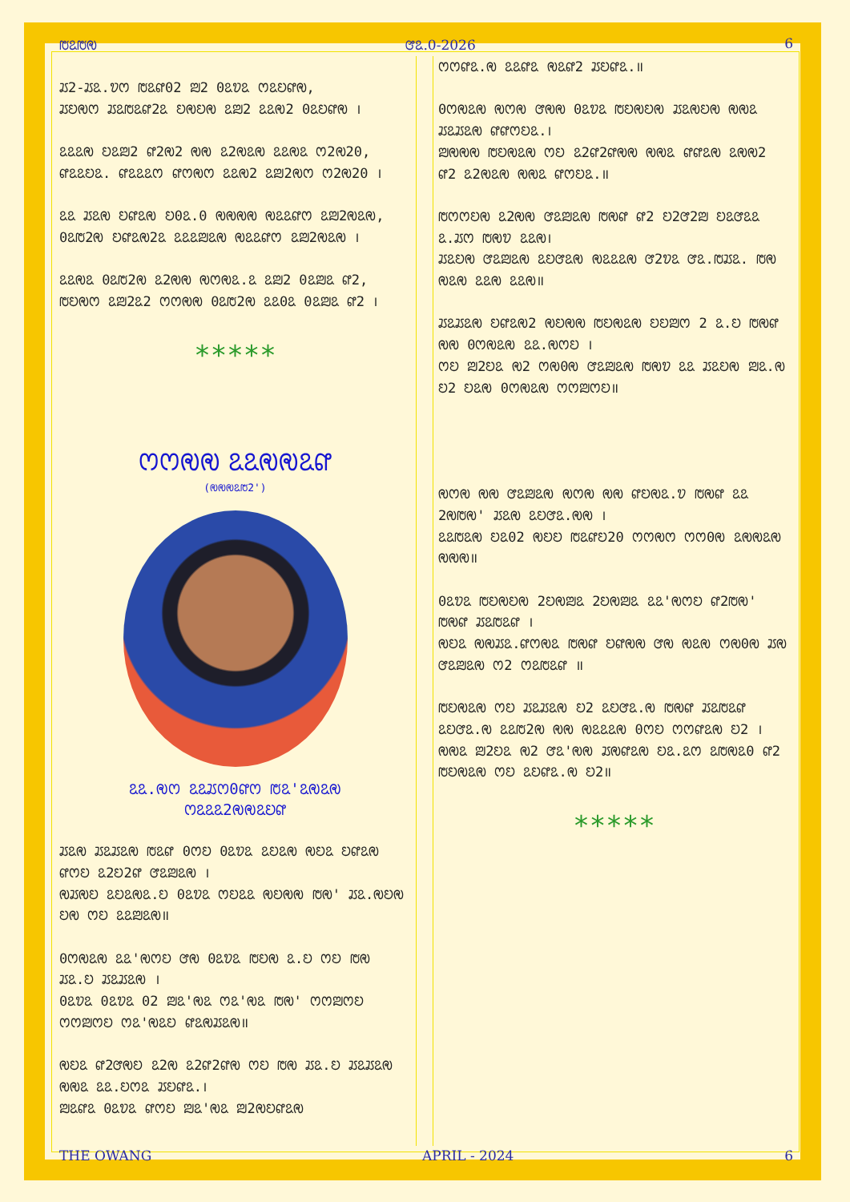ꢱꢣꢱꢯ ꢧꢣ.0-2026 6
ꢬ2-ꢬꢣ.ꢫꢭ ꢱꢣꢥ02 ꢪ2 0ꢣꢫꢣ ꢭꢣꢤꢥꢯ,
ꢬꢤꢯꢭ ꢬꢣꢱꢣꢥ2ꢣ ꢤꢯꢤꢯ ꢣꢪ2 ꢣꢣꢯ2 0ꢣꢤꢥꢯ ।
ꢣꢣꢣꢯ ꢤꢣꢪ2 ꢥ2ꢯ2 ꢯꢯ ꢣ2ꢯꢣꢯ ꢣꢣꢯꢣ ꢭ2ꢯ20,
ꢥꢣꢣꢤꢣ. ꢥꢣꢣꢣꢭ ꢥꢭꢯꢭ ꢣꢣꢯ2 ꢣꢪ2ꢯꢭ ꢭ2ꢯ20 ।
ꢣꢣ ꢬꢣꢯ ꢤꢥꢣꢯ ꢤ0ꢣ.0 ꢯꢯꢯꢯ ꢯꢣꢣꢥꢭ ꢣꢪ2ꢯꢣꢯ,
0ꢣꢱ2ꢯ ꢤꢥꢣꢯ2ꢣ ꢣꢣꢣꢪꢣꢯ ꢯꢣꢣꢥꢭ ꢣꢪ2ꢯꢣꢯ ।
ꢣꢣꢯꢣ 0ꢣꢱ2ꢯ ꢣ2ꢯꢯ ꢯꢭꢯꢣ.ꢣ ꢣꢪ2 0ꢣꢪꢣ ꢥ2,
ꢱꢤꢯꢭ ꢣꢪ2ꢣ2 ꢭꢭꢯꢯ 0ꢣꢱ2ꢯ ꢣꢣ0ꢣ 0ꢣꢪꢣ ꢥ2 ।
*****
ꢭꢭꢯꢯ ꢣꢣꢯꢯꢣꢥ
(ꢯꢯꢯꢣꢱ2')
ꢣꢣ.ꢯꢭ ꢣꢣꢬꢭ0ꢥꢭ ꢱꢣ'ꢣꢯꢣꢯ
ꢭꢣꢣꢣ2ꢯꢯꢣꢤꢥ
ꢬꢣꢯ ꢬꢣꢬꢣꢯ ꢱꢣꢥ 0ꢭꢤ 0ꢣꢫꢣ ꢣꢤꢣꢯ ꢯꢤꢣ ꢤꢥꢣꢯ ꢥꢭꢤ ꢣ2ꢤ2ꢥ ꢧꢣꢪꢣꢯ ।
ꢯꢬꢯꢤ ꢣꢤꢣꢯꢣ.ꢤ 0ꢣꢫꢣ ꢭꢤꢣꢣ ꢯꢤꢯꢯ ꢱꢯ' ꢬꢣ.ꢯꢤꢯ ꢤꢯ ꢭꢤ ꢣꢣꢪꢣꢯ॥
0ꢭꢯꢣꢯ ꢣꢣ'ꢯꢭꢤ ꢧꢯ 0ꢣꢫꢣ ꢱꢤꢯ ꢣ.ꢤ ꢭꢤ ꢱꢯ ꢬꢣ.ꢤ ꢬꢣꢬꢣꢯ ।
0ꢣꢫꢣ 0ꢣꢫꢣ 02 ꢪꢣ'ꢯꢣ ꢭꢣ'ꢯꢣ ꢱꢯ' ꢭꢭꢪꢭꢤ ꢭꢭꢪꢭꢤ ꢭꢣ'ꢯꢣꢤ ꢥꢣꢯꢬꢣꢯ॥
ꢯꢤꢣ ꢥ2ꢧꢯꢤ ꢣ2ꢯ ꢣ2ꢥ2ꢥꢯ ꢭꢤ ꢱꢯ ꢬꢣ.ꢤ ꢬꢣꢬꢣꢯ ꢯꢯꢣ ꢣꢣ.ꢤꢭꢣ ꢬꢤꢥꢣ.।
ꢪꢣꢥꢣ 0ꢣꢫꢣ ꢥꢭꢤ ꢪꢣ'ꢯꢣ ꢪ2ꢯꢤꢥꢣꢯ
ꢭꢭꢥꢣ.ꢯ ꢣꢣꢥꢣ ꢯꢣꢥ2 ꢬꢤꢥꢣ.॥
0ꢭꢯꢣꢯ ꢯꢭꢯ ꢧꢯꢯ 0ꢣꢫꢣ ꢱꢤꢯꢤꢯ ꢬꢣꢯꢤꢯ ꢯꢯꢣ ꢬꢣꢬꢣꢯ ꢥꢥꢭꢤꢣ.।
ꢪꢯꢯꢯ ꢱꢤꢯꢣꢯ ꢭꢤ ꢣ2ꢥ2ꢥꢯꢯ ꢯꢯꢣ ꢥꢥꢣꢯ ꢣꢯꢯ2 ꢥ2 ꢣ2ꢯꢣꢯ ꢯꢯꢣ ꢥꢭꢤꢣ.॥
ꢱꢭꢭꢤꢯ ꢣ2ꢯꢯ ꢧꢣꢪꢣꢯ ꢱꢯꢥ ꢥ2 ꢤ2ꢧ2ꢪ ꢤꢣꢧꢣꢣ ꢣ.ꢬꢭ ꢱꢯꢫ ꢣꢣꢯ।
ꢬꢣꢤꢯ ꢧꢣꢪꢣꢯ ꢣꢤꢧꢣꢯ ꢯꢣꢣꢣꢯ ꢧ2ꢫꢣ ꢧꢣ.ꢱꢬꢣ. ꢱꢯ ꢯꢣꢯ ꢣꢣꢯ ꢣꢣꢯ॥
ꢬꢣꢬꢣꢯ ꢤꢥꢣꢯ2 ꢯꢤꢯꢯ ꢱꢤꢯꢣꢯ ꢤꢤꢪꢭ 2 ꢣ.ꢤ ꢱꢯꢥ ꢯꢯ 0ꢭꢯꢣꢯ ꢣꢣ.ꢯꢭꢤ ।
ꢭꢤ ꢪ2ꢤꢣ ꢯ2 ꢭꢯ0ꢯ ꢧꢣꢪꢣꢯ ꢱꢯꢫ ꢣꢣ ꢬꢣꢤꢯ ꢪꢣ.ꢯ ꢤ2 ꢤꢣꢯ 0ꢭꢯꢣꢯ ꢭꢭꢪꢭꢤ॥
ꢯꢭꢯ ꢯꢯ ꢧꢣꢪꢣꢯ ꢯꢭꢯ ꢯꢯ ꢥꢤꢯꢣ.ꢫ ꢱꢯꢥ ꢣꢣ 2ꢯꢱꢯ' ꢬꢣꢯ ꢣꢤꢧꢣ.ꢯꢯ ।
ꢣꢣꢱꢣꢯ ꢤꢣ02 ꢯꢤꢤ ꢱꢣꢥꢤ20 ꢭꢭꢯꢭ ꢭꢭ0ꢯ ꢣꢯꢯꢣꢯ ꢯꢯꢯ॥
0ꢣꢫꢣ ꢱꢤꢯꢤꢯ 2ꢤꢯꢪꢣ 2ꢤꢯꢪꢣ ꢣꢣ'ꢯꢭꢤ ꢥ2ꢱꢯ' ꢱꢯꢥ ꢬꢣꢱꢣꢥ ।
ꢯꢤꢣ ꢯꢯꢬꢣ.ꢥꢭꢯꢣ ꢱꢯꢥ ꢤꢥꢯꢯ ꢧꢯ ꢯꢣꢯ ꢭꢯ0ꢯ ꢬꢯ ꢧꢣꢪꢣꢯ ꢭ2 ꢭꢣꢱꢣꢥ ॥
ꢱꢤꢯꢣꢯ ꢭꢤ ꢬꢣꢬꢣꢯ ꢤ2 ꢣꢤꢧꢣ.ꢯ ꢱꢯꢥ ꢬꢣꢱꢣꢥ ꢣꢤꢧꢣ.ꢯ ꢣꢣꢱ2ꢯ ꢯꢯ ꢯꢣꢣꢣꢯ 0ꢭꢤ ꢭꢭꢥꢣꢯ ꢤ2 ।
ꢯꢯꢣ ꢪ2ꢤꢣ ꢯ2 ꢧꢣ'ꢯꢯ ꢬꢯꢥꢣꢯ ꢤꢣ.ꢣꢭ ꢣꢱꢯꢣ0 ꢥ2 ꢱꢤꢯꢣꢯ ꢭꢤ ꢣꢤꢥꢣ.ꢯ ꢤ2॥
*****
THE OWANG APRIL - 2024 6